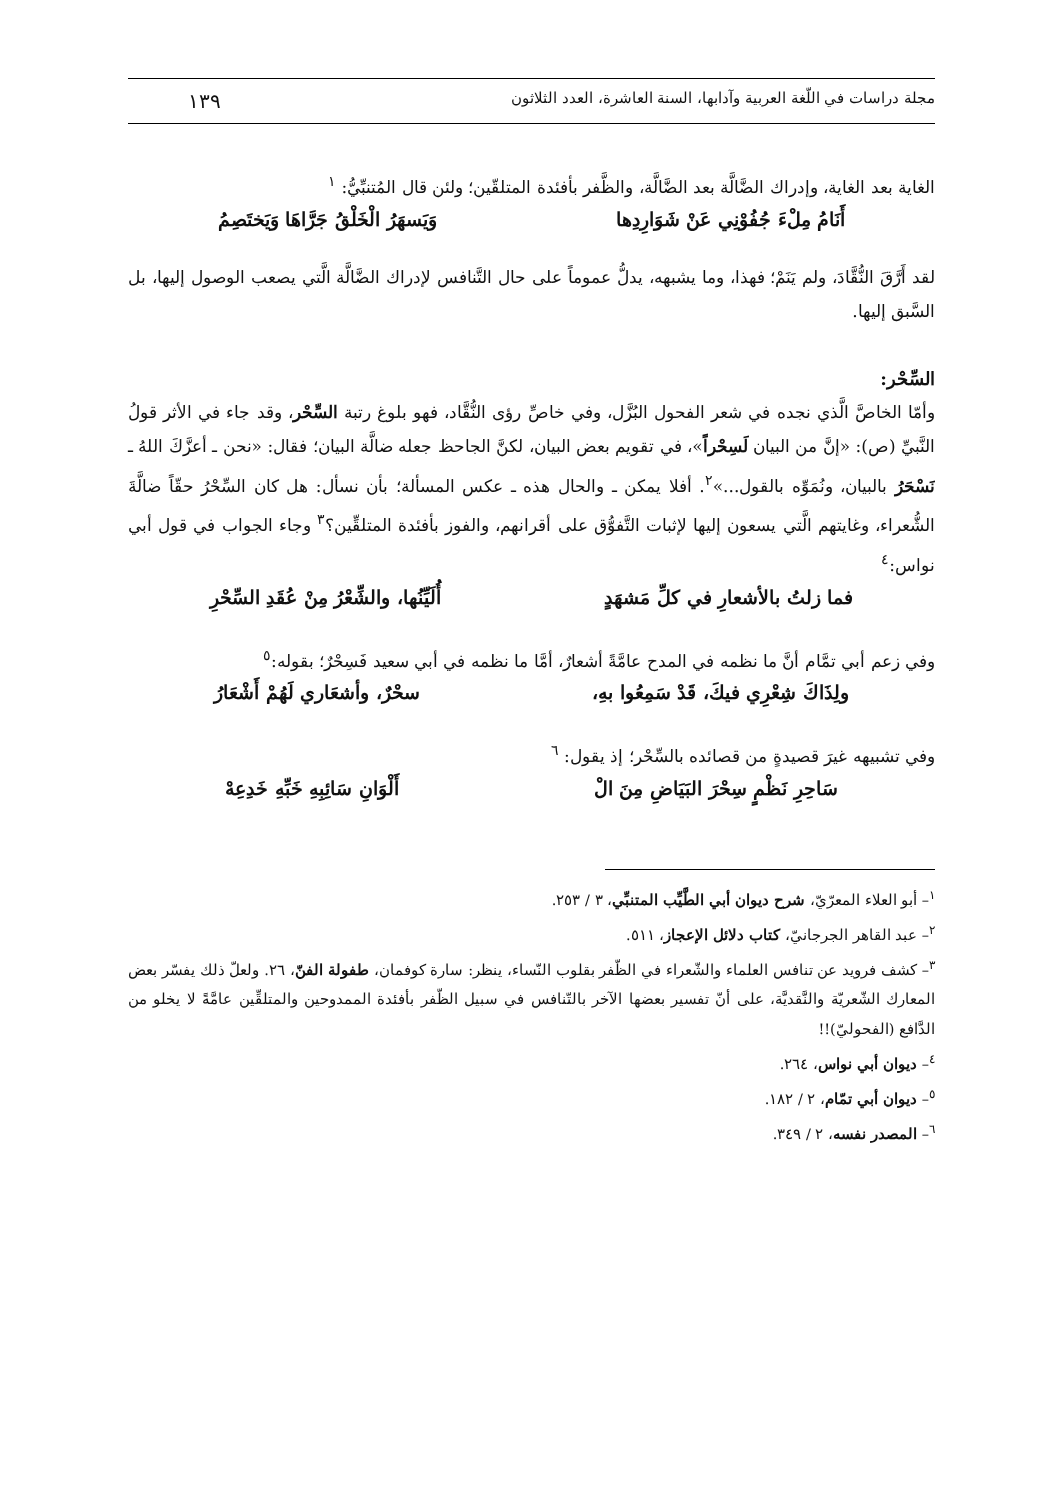مجلة دراسات في اللّغة العربية وآدابها، السنة العاشرة، العدد الثلاثون ١٣٩
الغاية بعد الغاية، وإدراك الضَّالَّة بعد الضَّالَّة، والظَّفر بأفئدة المتلقّين؛ ولئن قال المُتنبِّيُّ: <sup>١</sup>
أَنَامُ مِلْءَ جُفُوْنِي عَنْ شَوَارِدِها وَيَسهَرُ الْخَلْقُ جَرَّاهَا وَيَختَصِمُ
لقد أَرَّقَ النُّقَّادَ، ولم يَنَمْ؛ فهذا، وما يشبهه، يدلُّ عموماً على حال التَّنافس لإدراك الضَّالَّة الَّتي يصعب الوصول إليها، بل السَّبق إليها.
السِّحْر:
وأمّا الخاصَّ الَّذي نجده في شعر الفحول البُزَّل، وفي خاصِّ رؤى النُّقَّاد، فهو بلوغ رتبة السِّحْر، وقد جاء في الأثر قولُ النَّبيِّ (ص): «إنَّ من البيان لَسِحْراً»، في تقويم بعض البيان، لكنَّ الجاحظ جعله ضالَّة البيان؛ فقال: «نحن ـ أعزَّكَ اللهُ ـ نَسْحَرُ بالبيان، ونُمَوِّه بالقول...»<sup>٢</sup>. أفلا يمكن ـ والحال هذه ـ عكس المسألة؛ بأن نسأل: هل كان السِّحْرُ حقّاً ضالَّةَ الشُّعراء، وغايتهم الَّتي يسعون إليها لإثبات التَّفوُّق على أقرانهم، والفوز بأفئدة المتلقِّين؟<sup>٣</sup> وجاء الجواب في قول أبي نواس:<sup>٤</sup>
فما زلتُ بالأشعارِ في كلِّ مَشهَدٍ أُلَيِّنُها، والشِّعْرُ مِنْ عُقَدِ السِّحْرِ
وفي زعم أبي تمَّام أنَّ ما نظمه في المدح عامَّةً أشعارٌ، أمَّا ما نظمه في أبي سعيد فَسِحْرٌ؛ بقوله:<sup>٥</sup>
ولِذَاكَ شِعْرِي فيكَ، قَدْ سَمِعُوا بهِ، سحْرٌ، وأشعَاري لَهُمْ أَشْعَارُ
وفي تشبيهه غيرَ قصيدةٍ من قصائده بالسِّحْر؛ إذ يقول: <sup>٦</sup>
سَاحِرِ نَظْمٍ سِحْرَ البَيَاضِ مِنَ الْ أَلْوَانِ سَائِبِهِ خَبِّهِ خَدِعِهْ
<sup>١</sup>– أبو العلاء المعرّيّ، شرح ديوان أبي الطَّيِّب المتنبِّي، ٣ / ٢٥٣.
<sup>٢</sup>– عبد القاهر الجرجانيّ، كتاب دلائل الإعجاز، ٥١١.
<sup>٣</sup>– كشف فرويد عن تنافس العلماء والشّعراء في الظّفر بقلوب النّساء، ينظر: سارة كوفمان، طفولة الفنّ، ٢٦. ولعلّ ذلك يفسّر بعض المعارك الشّعريّة والنَّقديَّة، على أنّ تفسير بعضها الآخر بالتّنافس في سبيل الظّفر بأفئدة الممدوحين والمتلقِّين عامَّةً لا يخلو من الدَّافع (الفحوليّ)!!
<sup>٤</sup>– ديوان أبي نواس، ٢٦٤.
<sup>٥</sup>– ديوان أبي تمّام، ٢ / ١٨٢.
<sup>٦</sup>– المصدر نفسه، ٢ / ٣٤٩.